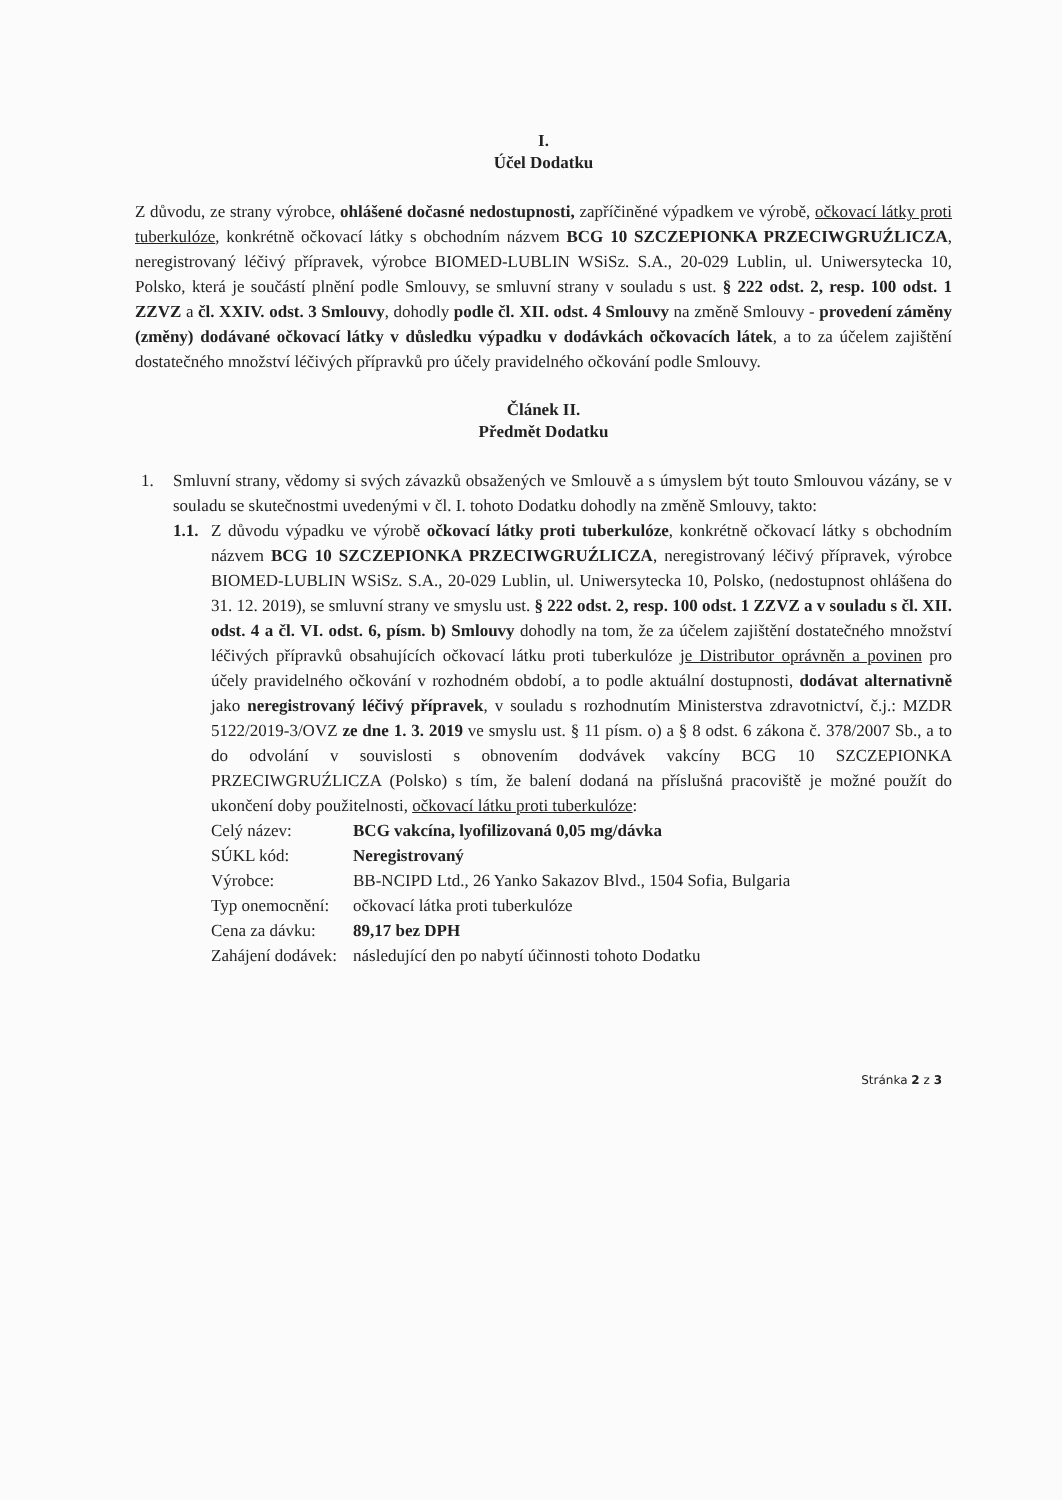I.
Účel Dodatku
Z důvodu, ze strany výrobce, ohlášené dočasné nedostupnosti, zapříčiněné výpadkem ve výrobě, očkovací látky proti tuberkulóze, konkrétně očkovací látky s obchodním názvem BCG 10 SZCZEPIONKA PRZECIWGRUŹLICZA, neregistrovaný léčivý přípravek, výrobce BIOMED-LUBLIN WSiSz. S.A., 20-029 Lublin, ul. Uniwersytecka 10, Polsko, která je součástí plnění podle Smlouvy, se smluvní strany v souladu s ust. § 222 odst. 2, resp. 100 odst. 1 ZZVZ a čl. XXIV. odst. 3 Smlouvy, dohodly podle čl. XII. odst. 4 Smlouvy na změně Smlouvy - provedení záměny (změny) dodávané očkovací látky v důsledku výpadku v dodávkách očkovacích látek, a to za účelem zajištění dostatečného množství léčivých přípravků pro účely pravidelného očkování podle Smlouvy.
Článek II.
Předmět Dodatku
1. Smluvní strany, vědomy si svých závazků obsažených ve Smlouvě a s úmyslem být touto Smlouvou vázány, se v souladu se skutečnostmi uvedenými v čl. I. tohoto Dodatku dohodly na změně Smlouvy, takto:
1.1.
Z důvodu výpadku ve výrobě očkovací látky proti tuberkulóze, konkrétně očkovací látky s obchodním názvem BCG 10 SZCZEPIONKA PRZECIWGRUŹLICZA, neregistrovaný léčivý přípravek, výrobce BIOMED-LUBLIN WSiSz. S.A., 20-029 Lublin, ul. Uniwersytecka 10, Polsko, (nedostupnost ohlášena do 31. 12. 2019), se smluvní strany ve smyslu ust. § 222 odst. 2, resp. 100 odst. 1 ZZVZ a v souladu s čl. XII. odst. 4 a čl. VI. odst. 6, písm. b) Smlouvy dohodly na tom, že za účelem zajištění dostatečného množství léčivých přípravků obsahujících očkovací látku proti tuberkulóze je Distributor oprávněn a povinen pro účely pravidelného očkování v rozhodném období, a to podle aktuální dostupnosti, dodávat alternativně jako neregistrovaný léčivý přípravek, v souladu s rozhodnutím Ministerstva zdravotnictví, č.j.: MZDR 5122/2019-3/OVZ ze dne 1. 3. 2019 ve smyslu ust. § 11 písm. o) a § 8 odst. 6 zákona č. 378/2007 Sb., a to do odvolání v souvislosti s obnovením dodvávek vakcíny BCG 10 SZCZEPIONKA PRZECIWGRUŹLICZA (Polsko) s tím, že balení dodaná na příslušná pracoviště je možné použít do ukončení doby použitelnosti, očkovací látku proti tuberkulóze:
| Celý název: | BCG vakcína, lyofilizovaná 0,05 mg/dávka |
| SÚKL kód: | Neregistrovaný |
| Výrobce: | BB-NCIPD Ltd., 26 Yanko Sakazov Blvd., 1504 Sofia, Bulgaria |
| Typ onemocnění: | očkovací látka proti tuberkulóze |
| Cena za dávku: | 89,17 bez DPH |
| Zahájení dodávek: | následující den po nabytí účinnosti tohoto Dodatku |
Stránka 2 z 3